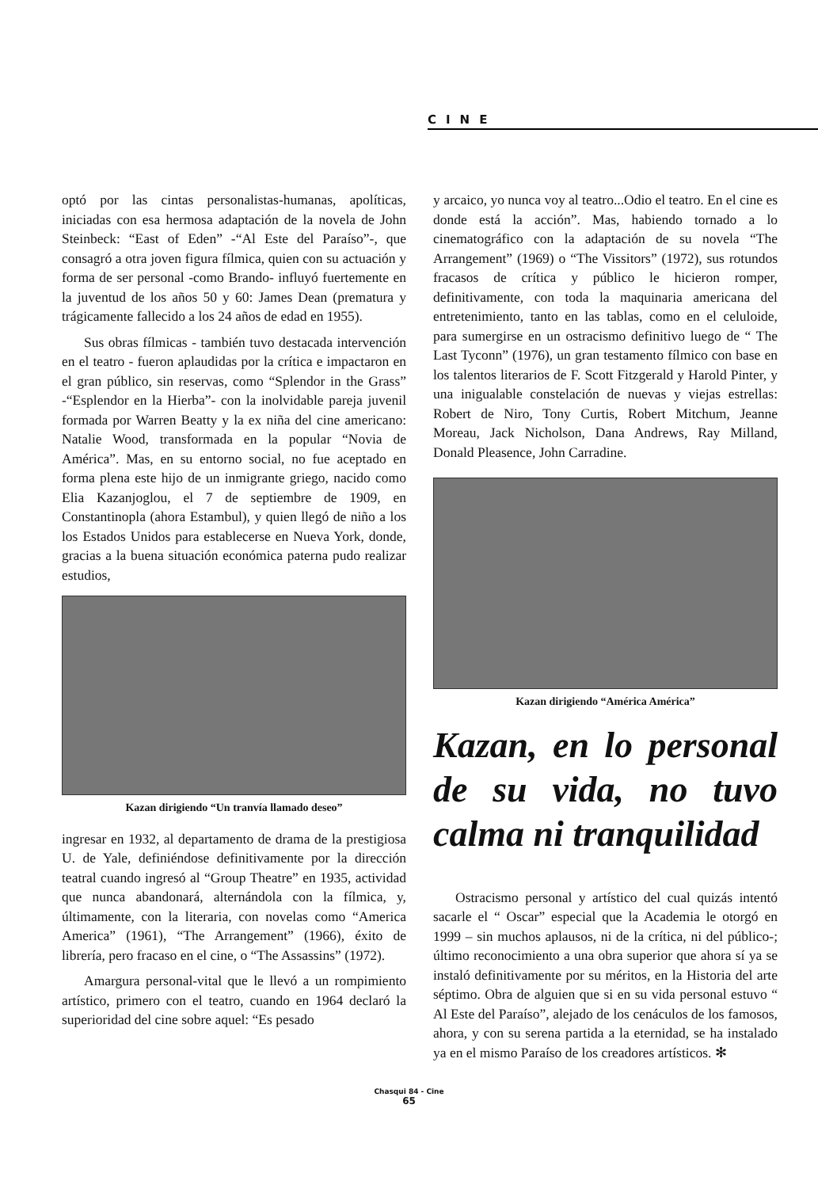CINE
optó por las cintas personalistas-humanas, apolíticas, iniciadas con esa hermosa adaptación de la novela de John Steinbeck: “East of Eden” -“Al Este del Paraíso”-, que consagró a otra joven figura fílmica, quien con su actuación y forma de ser personal -como Brando- influyó fuertemente en la juventud de los años 50 y 60: James Dean (prematura y trágicamente fallecido a los 24 años de edad en 1955).
Sus obras fílmicas - también tuvo destacada intervención en el teatro - fueron aplaudidas por la crítica e impactaron en el gran público, sin reservas, como “Splendor in the Grass” -“Esplendor en la Hierba”- con la inolvidable pareja juvenil formada por Warren Beatty y la ex niña del cine americano: Natalie Wood, transformada en la popular “Novia de América”. Mas, en su entorno social, no fue aceptado en forma plena este hijo de un inmigrante griego, nacido como Elia Kazanjoglou, el 7 de septiembre de 1909, en Constantinopla (ahora Estambul), y quien llegó de niño a los los Estados Unidos para establecerse en Nueva York, donde, gracias a la buena situación económica paterna pudo realizar estudios,
Kazan dirigiendo “Un tranvía llamado deseo”
ingresar en 1932, al departamento de drama de la prestigiosa U. de Yale, definiéndose definitivamente por la dirección teatral cuando ingresó al “Group Theatre” en 1935, actividad que nunca abandonará, alternándola con la fílmica, y, últimamente, con la literaria, con novelas como “America America” (1961), “The Arrangement” (1966), éxito de librería, pero fracaso en el cine, o “The Assassins” (1972).
Amargura personal-vital que le llevó a un rompimiento artístico, primero con el teatro, cuando en 1964 declaró la superioridad del cine sobre aquel: “Es pesado
y arcaico, yo nunca voy al teatro...Odio el teatro. En el cine es donde está la acción”. Mas, habiendo tornado a lo cinematográfico con la adaptación de su novela “The Arrangement” (1969) o “The Vissitors” (1972), sus rotundos fracasos de crítica y público le hicieron romper, definitivamente, con toda la maquinaria americana del entretenimiento, tanto en las tablas, como en el celuloide, para sumergirse en un ostracismo definitivo luego de “ The Last Tyconn” (1976), un gran testamento fílmico con base en los talentos literarios de F. Scott Fitzgerald y Harold Pinter, y una inigualable constelación de nuevas y viejas estrellas: Robert de Niro, Tony Curtis, Robert Mitchum, Jeanne Moreau, Jack Nicholson, Dana Andrews, Ray Milland, Donald Pleasence, John Carradine.
Kazan dirigiendo “América América”
Kazan, en lo personal de su vida, no tuvo calma ni tranquilidad
Ostracismo personal y artístico del cual quizás intentó sacarle el “ Oscar” especial que la Academia le otorgó en 1999 – sin muchos aplausos, ni de la crítica, ni del público-; último reconocimiento a una obra superior que ahora sí ya se instaló definitivamente por su méritos, en la Historia del arte séptimo. Obra de alguien que si en su vida personal estuvo “ Al Este del Paraíso”, alejado de los cenáculos de los famosos, ahora, y con su serena partida a la eternidad, se ha instalado ya en el mismo Paraíso de los creadores artísticos. ✻
Chasqui 84 - Cine
65